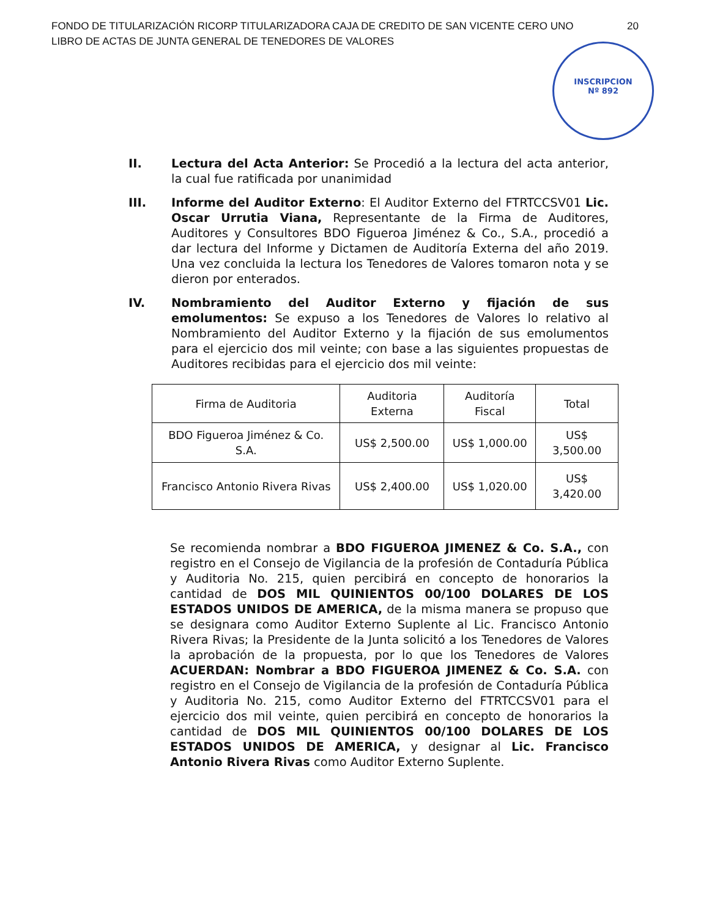FONDO DE TITULARIZACIÓN RICORP TITULARIZADORA CAJA DE CREDITO DE SAN VICENTE CERO UNO
LIBRO DE ACTAS DE JUNTA GENERAL DE TENEDORES DE VALORES
20
INSCRIPCION
Nº 892
II. Lectura del Acta Anterior: Se Procedió a la lectura del acta anterior, la cual fue ratificada por unanimidad
III. Informe del Auditor Externo: El Auditor Externo del FTRTCCSV01 Lic. Oscar Urrutia Viana, Representante de la Firma de Auditores, Auditores y Consultores BDO Figueroa Jiménez & Co., S.A., procedió a dar lectura del Informe y Dictamen de Auditoría Externa del año 2019. Una vez concluida la lectura los Tenedores de Valores tomaron nota y se dieron por enterados.
IV. Nombramiento del Auditor Externo y fijación de sus emolumentos: Se expuso a los Tenedores de Valores lo relativo al Nombramiento del Auditor Externo y la fijación de sus emolumentos para el ejercicio dos mil veinte; con base a las siguientes propuestas de Auditores recibidas para el ejercicio dos mil veinte:
| Firma de Auditoria | Auditoria Externa | Auditoría Fiscal | Total |
| --- | --- | --- | --- |
| BDO Figueroa Jiménez & Co. S.A. | US$ 2,500.00 | US$ 1,000.00 | US$ 3,500.00 |
| Francisco Antonio Rivera Rivas | US$ 2,400.00 | US$ 1,020.00 | US$ 3,420.00 |
Se recomienda nombrar a BDO FIGUEROA JIMENEZ & Co. S.A., con registro en el Consejo de Vigilancia de la profesión de Contaduría Pública y Auditoria No. 215, quien percibirá en concepto de honorarios la cantidad de DOS MIL QUINIENTOS 00/100 DOLARES DE LOS ESTADOS UNIDOS DE AMERICA, de la misma manera se propuso que se designara como Auditor Externo Suplente al Lic. Francisco Antonio Rivera Rivas; la Presidente de la Junta solicitó a los Tenedores de Valores la aprobación de la propuesta, por lo que los Tenedores de Valores ACUERDAN: Nombrar a BDO FIGUEROA JIMENEZ & Co. S.A. con registro en el Consejo de Vigilancia de la profesión de Contaduría Pública y Auditoria No. 215, como Auditor Externo del FTRTCCSV01 para el ejercicio dos mil veinte, quien percibirá en concepto de honorarios la cantidad de DOS MIL QUINIENTOS 00/100 DOLARES DE LOS ESTADOS UNIDOS DE AMERICA, y designar al Lic. Francisco Antonio Rivera Rivas como Auditor Externo Suplente.